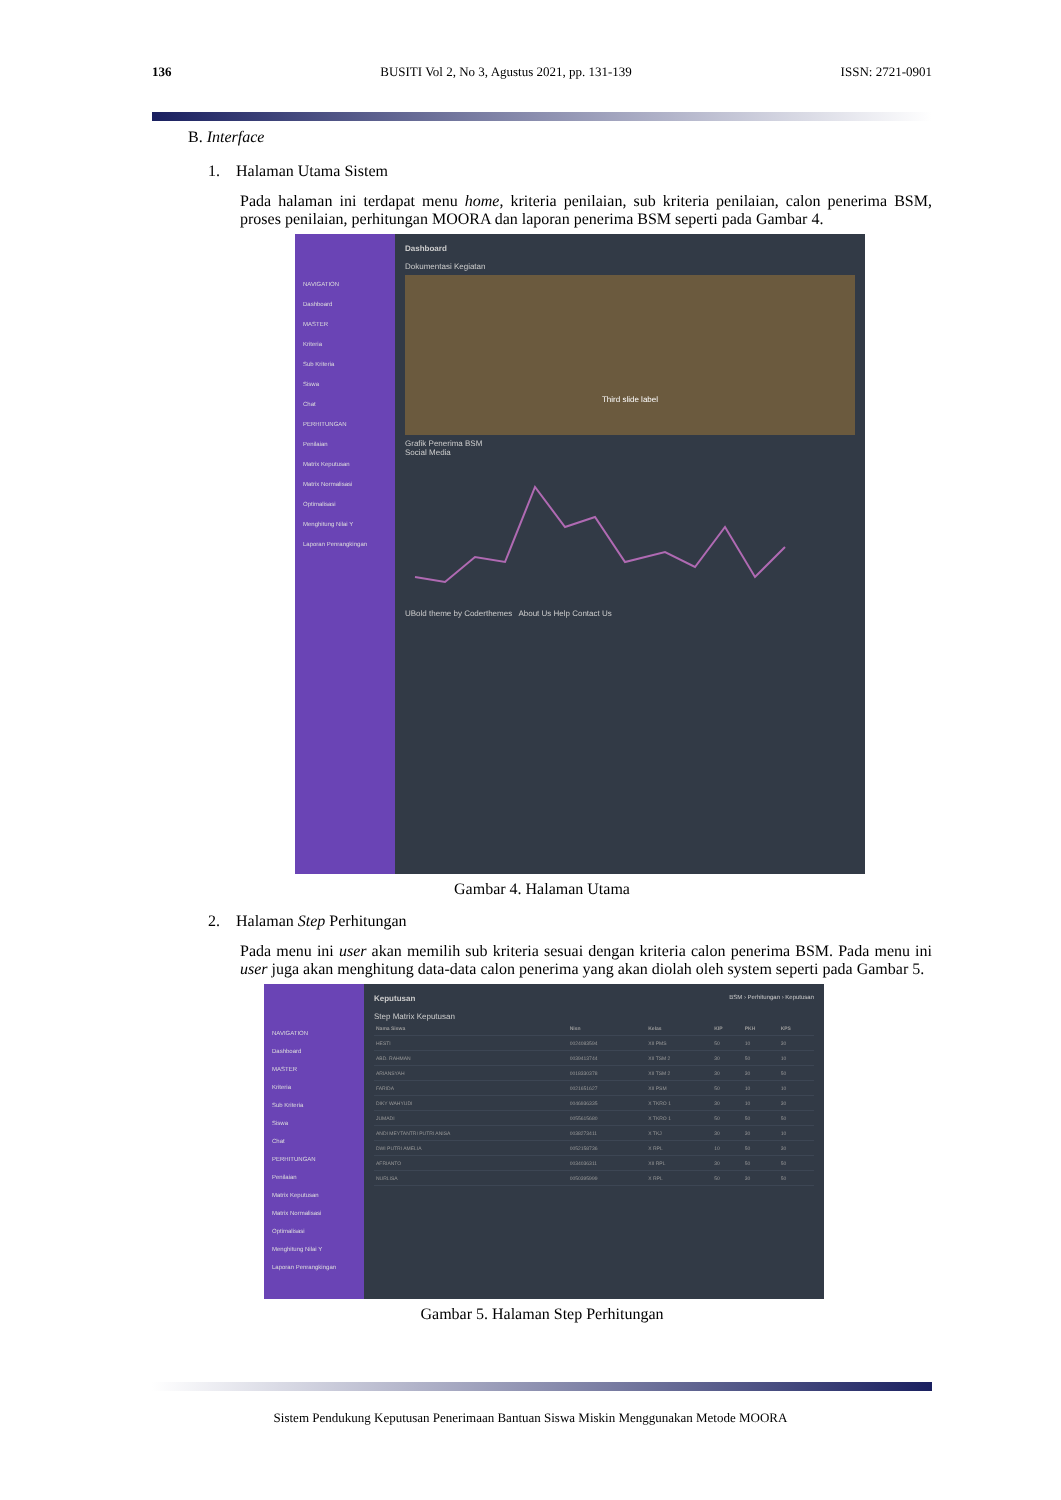136 BUSITI Vol 2, No 3, Agustus 2021, pp. 131-139 ISSN: 2721-0901
B. Interface
1. Halaman Utama Sistem
Pada halaman ini terdapat menu home, kriteria penilaian, sub kriteria penilaian, calon penerima BSM, proses penilaian, perhitungan MOORA dan laporan penerima BSM seperti pada Gambar 4.
NAVIGATION
Dashboard
MASTER
Kriteria
Sub Kriteria
Siswa
Chat
PERHITUNGAN
Penilaian
Matrix Keputusan
Matrix Normalisasi
Optimalisasi
Menghitung Nilai Y
Laporan Penrangkingan
Dashboard
Dokumentasi Kegiatan
Third slide label
Grafik Penerima BSM
Social Media
UBold theme by Coderthemes About Us Help Contact Us
Gambar 4. Halaman Utama
2. Halaman Step Perhitungan
Pada menu ini user akan memilih sub kriteria sesuai dengan kriteria calon penerima BSM. Pada menu ini user juga akan menghitung data-data calon penerima yang akan diolah oleh system seperti pada Gambar 5.
NAVIGATION
Dashboard
MASTER
Kriteria
Sub Kriteria
Siswa
Chat
PERHITUNGAN
Penilaian
Matrix Keputusan
Matrix Normalisasi
Optimalisasi
Menghitung Nilai Y
Laporan Penrangkingan
Keputusan BSM › Perhitungan › Keputusan
Step Matrix Keputusan
| Nama Siswa | Nisn | Kelas | KIP | PKH | KPS |
| --- | --- | --- | --- | --- | --- |
| HESTI | 0024083594 | XII PMS | 50 | 10 | 30 |
| ABD. RAHMAN | 0039413744 | XII TSM 2 | 30 | 50 | 10 |
| ARIANSYAH | 0018330378 | XII TSM 2 | 30 | 30 | 50 |
| FARIDA | 0021651627 | XII PSM | 50 | 10 | 10 |
| DIKY WAHYUDI | 0046936335 | X TKRO 1 | 30 | 10 | 30 |
| JUMADI | 0055615680 | X TKRO 1 | 50 | 50 | 50 |
| ANDI MEYTANTRI PUTRI ANISA | 0038273411 | X TKJ | 30 | 30 | 10 |
| DWI PUTRI AMELIA | 0052158736 | X RPL | 10 | 50 | 30 |
| AFRIANTO | 0034036311 | XII RPL | 30 | 50 | 50 |
| NURLISA | 0050395999 | X RPL | 50 | 30 | 50 |
Gambar 5. Halaman Step Perhitungan
Sistem Pendukung Keputusan Penerimaan Bantuan Siswa Miskin Menggunakan Metode MOORA